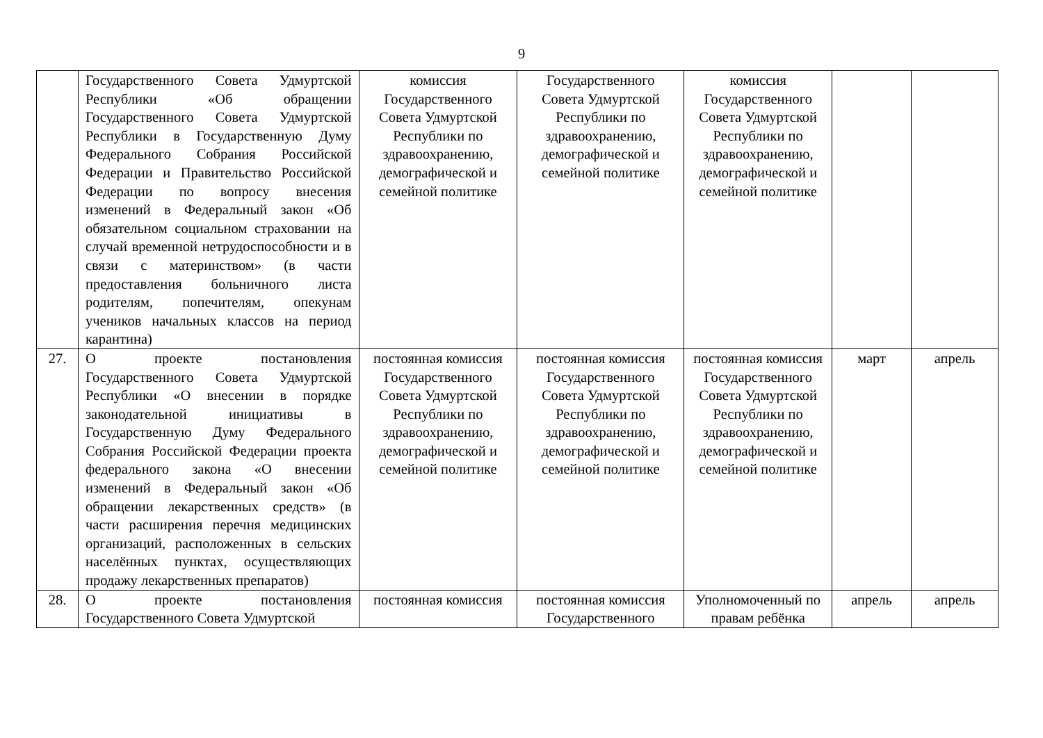9
| | Государственного Совета Удмуртской Республики «Об обращении Государственного Совета Удмуртской Республики в Государственную Думу Федерального Собрания Российской Федерации и Правительство Российской Федерации по вопросу внесения изменений в Федеральный закон «Об обязательном социальном страховании на случай временной нетрудоспособности и в связи с материнством» (в части предоставления больничного листа родителям, попечителям, опекунам учеников начальных классов на период карантина) | комиссия Государственного Совета Удмуртской Республики по здравоохранению, демографической и семейной политике | Государственного Совета Удмуртской Республики по здравоохранению, демографической и семейной политике | комиссия Государственного Совета Удмуртской Республики по здравоохранению, демографической и семейной политике | | |
| 27. | О проекте постановления Государственного Совета Удмуртской Республики «О внесении в порядке законодательной инициативы в Государственную Думу Федерального Собрания Российской Федерации проекта федерального закона «О внесении изменений в Федеральный закон «Об обращении лекарственных средств» (в части расширения перечня медицинских организаций, расположенных в сельских населённых пунктах, осуществляющих продажу лекарственных препаратов) | постоянная комиссия Государственного Совета Удмуртской Республики по здравоохранению, демографической и семейной политике | постоянная комиссия Государственного Совета Удмуртской Республики по здравоохранению, демографической и семейной политике | постоянная комиссия Государственного Совета Удмуртской Республики по здравоохранению, демографической и семейной политике | март | апрель |
| 28. | О проекте постановления Государственного Совета Удмуртской | постоянная комиссия | постоянная комиссия Государственного | Уполномоченный по правам ребёнка | апрель | апрель |